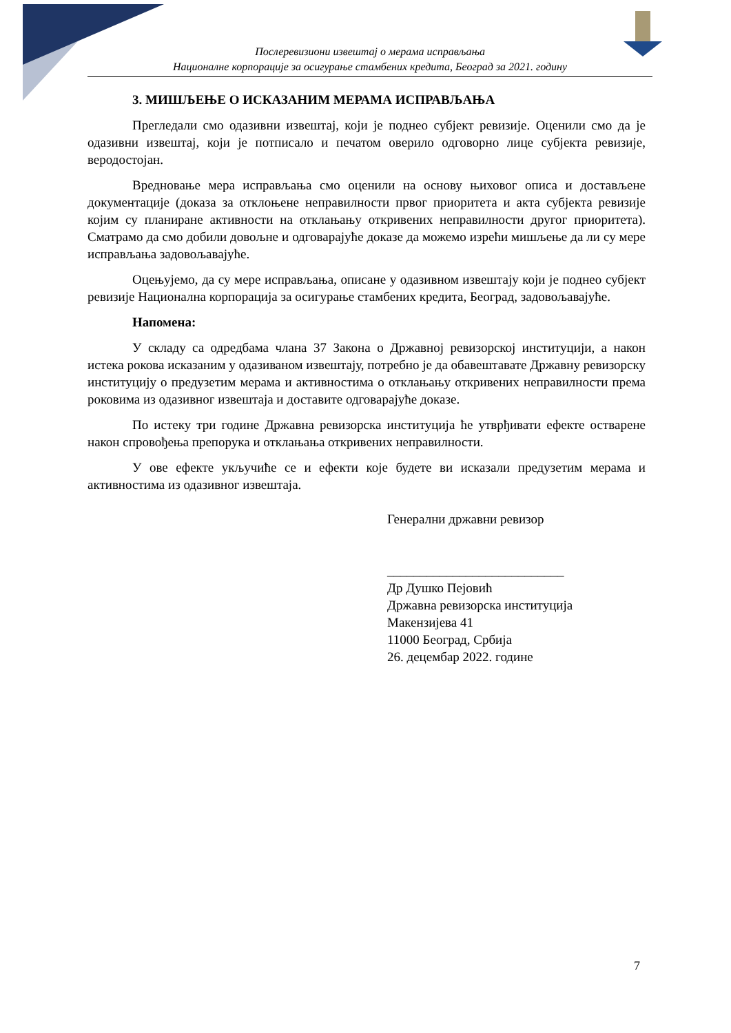Послеревизиони извештај о мерама исправљања
Националне корпорације за осигурање стамбених кредита, Београд за 2021. годину
3. МИШЉЕЊЕ О ИСКАЗАНИМ МЕРАМА ИСПРАВЉАЊА
Прегледали смо одазивни извештај, који је поднео субјект ревизије. Оценили смо да је одазивни извештај, који је потписало и печатом оверило одговорно лице субјекта ревизије, веродостојан.
Вредновање мера исправљања смо оценили на основу њиховог описа и достављене документације (доказа за отклоњене неправилности првог приоритета и акта субјекта ревизије којим су планиране активности на отклањању откривених неправилности другог приоритета). Сматрамо да смо добили довољне и одговарајуће доказе да можемо изрећи мишљење да ли су мере исправљања задовољавајуће.
Оцењујемо, да су мере исправљања, описане у одазивном извештају који је поднео субјект ревизије Национална корпорација за осигурање стамбених кредита, Београд, задовољавајуће.
Напомена:
У складу са одредбама члана 37 Закона о Државној ревизорској институцији, а након истека рокова исказаним у одазиваном извештају, потребно је да обавештавате Државну ревизорску институцију о предузетим мерама и активностима о отклањању откривених неправилности према роковима из одазивног извештаја и доставите одговарајуће доказе.
По истеку три године Државна ревизорска институција ће утврђивати ефекте остварене након спровођења препорука и отклањања откривених неправилности.
У ове ефекте укључиће се и ефекти које будете ви исказали предузетим мерама и активностима из одазивног извештаја.
Генерални државни ревизор
___________________________
Др Душко Пејовић
Државна ревизорска институција
Макензијева 41
11000 Београд, Србија
26. децембар 2022. године
7